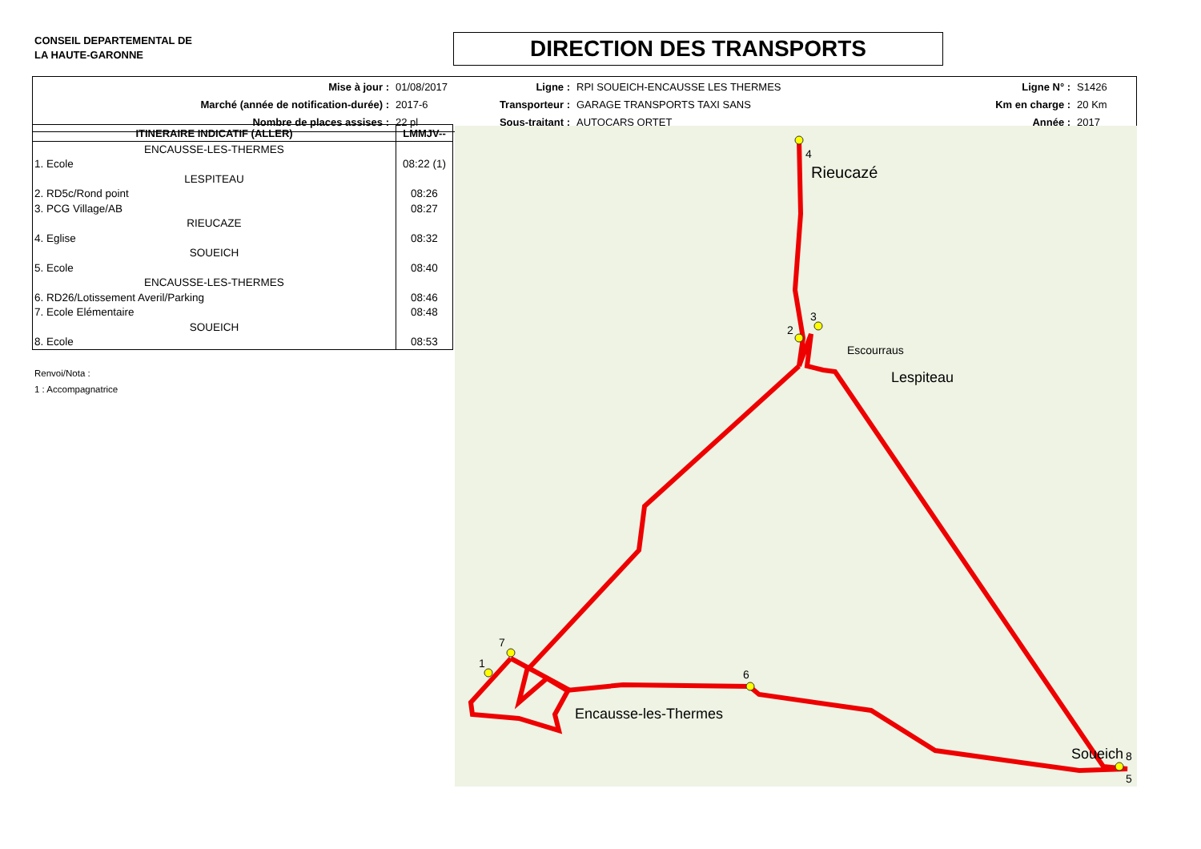CONSEIL DEPARTEMENTAL DE
LA HAUTE-GARONNE
DIRECTION DES TRANSPORTS
| Mise à jour : | 01/08/2017 | Ligne : | RPI SOUEICH-ENCAUSSE LES THERMES | Ligne N° : | S1426 |
| Marché (année de notification-durée) : | 2017-6 | Transporteur : | GARAGE TRANSPORTS TAXI SANS | Km en charge : | 20 Km |
| Nombre de places assises : | 22 pl | Sous-traitant : | AUTOCARS ORTET | Année : | 2017 |
| ITINERAIRE INDICATIF (ALLER) | LMMJV-- |
| --- | --- |
| ENCAUSSE-LES-THERMES | |
| 1. Ecole | 08:22 (1) |
| LESPITEAU | |
| 2. RD5c/Rond point | 08:26 |
| 3. PCG Village/AB | 08:27 |
| RIEUCAZE | |
| 4. Eglise | 08:32 |
| SOUEICH | |
| 5. Ecole | 08:40 |
| ENCAUSSE-LES-THERMES | |
| 6. RD26/Lotissement Averil/Parking | 08:46 |
| 7. Ecole Elémentaire | 08:48 |
| SOUEICH | |
| 8. Ecole | 08:53 |
Renvoi/Nota :
1 : Accompagnatrice
4
2
3
8
5
6
7
1
Rieucazé
Lespiteau
Encausse-les-Thermes
Soueich
Escourraus